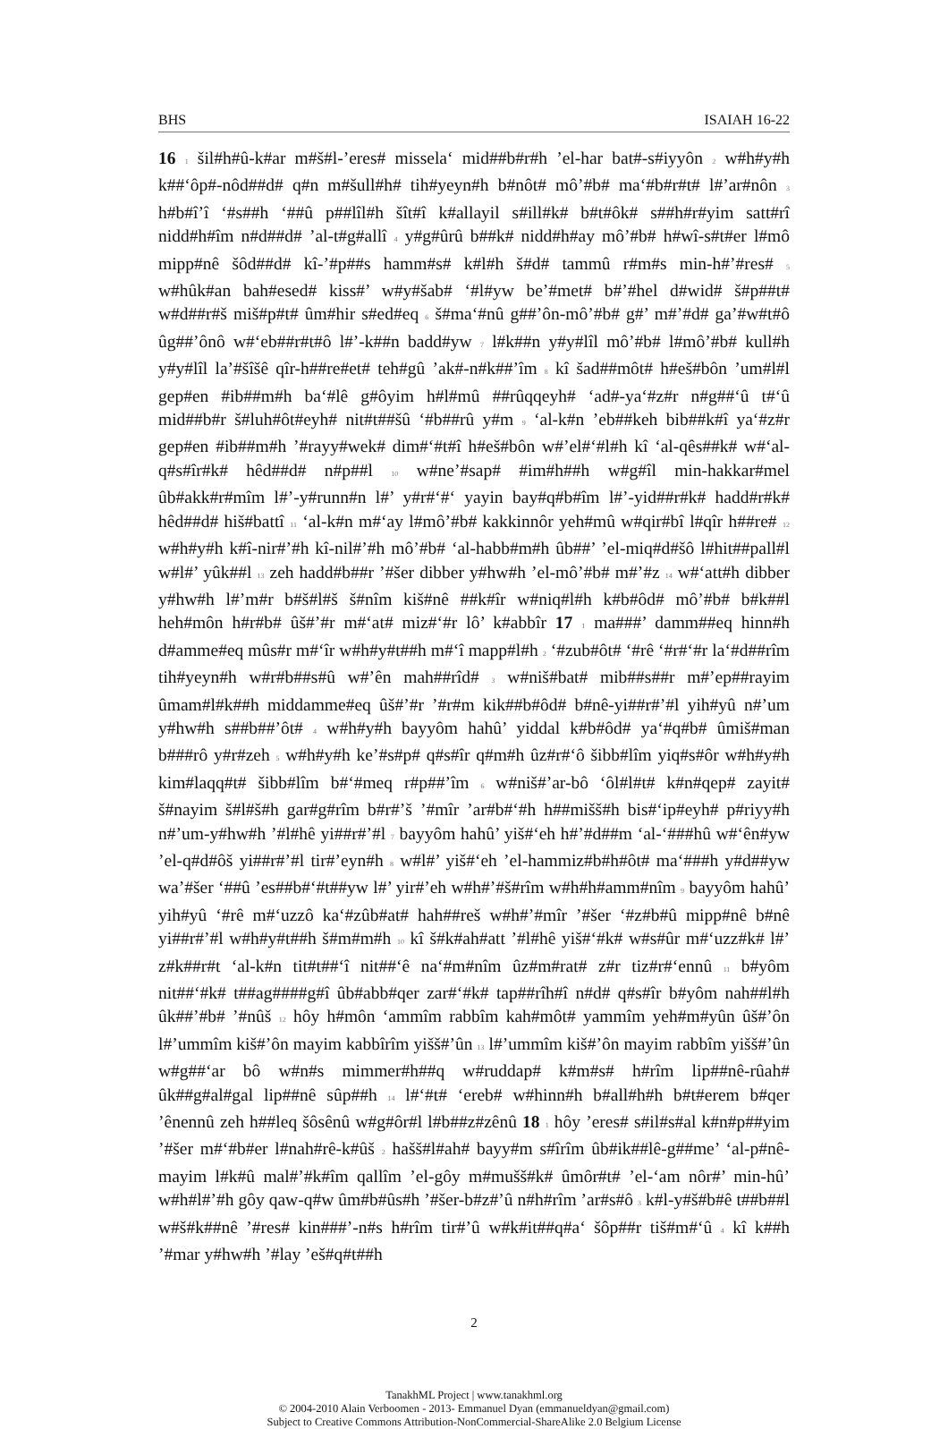BHS ISAIAH 16-22
16 <sub>1</sub> šil#h#û-k#ar m#š#l-’eres# missela‘ mid##b#r#h ’el-har bat#-s#iyyôn <sub>2</sub> w#h#y#h k##‘ôp#-nôd##d# q#n m#šull#h# tih#yeyn#h b#nôt# mô’#b# ma‘#b#r#t# l#’ar#nôn <sub>3</sub> h#b#î’î ‘#s##h ‘##û p##lîl#h šît#î k#allayil s#ill#k# b#t#ôk# s##h#r#yim satt#rî nidd#h#îm n#d##d# ’al-t#g#allî <sub>4</sub> y#g#ûrû b##k# nidd#h#ay mô’#b# h#wî-s#t#er l#mô mipp#nê šôd##d# kî-’#p##s hamm#s# k#l#h š#d# tammû r#m#s min-h#’#res# <sub>5</sub> w#hûk#an bah#esed# kiss#’ w#y#šab# ‘#l#yw be’#met# b#’#hel d#wid# š#p##t# w#d##r#š miš#p#t# ûm#hir s#ed#eq <sub>6</sub> š#ma‘#nû g##’ôn-mô’#b# g#’ m#’#d# ga’#w#t#ô ûg##’ônô w#‘eb##r#t#ô l#’-k##n badd#yw <sub>7</sub> l#k##n y#y#lîl mô’#b# l#mô’#b# kull#h y#y#lîl la’#šîšê qîr-h##re#et# teh#gû ’ak#-n#k##’îm <sub>8</sub> kî šad##môt# h#eš#bôn ’um#l#l gep#en #ib##m#h ba‘#lê g#ôyim h#l#mû ##rûqqeyh# ‘ad#-ya‘#z#r n#g##‘û t#‘û mid##b#r š#luh#ôt#eyh# nit#t##šû ‘#b##rû y#m <sub>9</sub> ‘al-k#n ’eb##keh bib##k#î ya‘#z#r gep#en #ib##m#h ’#rayy#wek# dim#‘#t#î h#eš#bôn w#’el#‘#l#h kî ‘al-qês##k# w#‘al-q#s#îr#k# hêd##d# n#p##l <sub>10</sub> w#ne’#sap# #im#h##h w#g#îl min-hakkar#mel ûb#akk#r#mîm l#’-y#runn#n l#’ y#r#‘#‘ yayin bay#q#b#îm l#’-yid##r#k# hadd#r#k# hêd##d# hiš#battî <sub>11</sub> ‘al-k#n m#‘ay l#mô’#b# kakkinnôr yeh#mû w#qir#bî l#qîr h##re# <sub>12</sub> w#h#y#h k#î-nir#’#h kî-nil#’#h mô’#b# ‘al-habb#m#h ûb##’ ’el-miq#d#šô l#hit##pall#l w#l#’ yûk##l <sub>13</sub> zeh hadd#b##r ’#šer dibber y#hw#h ’el-mô’#b# m#’#z <sub>14</sub> w#‘att#h dibber y#hw#h l#’m#r b#š#l#š š#nîm kiš#nê ##k#îr w#niq#l#h k#b#ôd# mô’#b# b#k##l heh#môn h#r#b# ûš#’#r m#‘at# miz#‘#r lô’ k#abbîr 17 <sub>1</sub> ma###’ damm##eq hinn#h d#amme#eq mûs#r m#‘îr w#h#y#t##h m#‘î mapp#l#h <sub>2</sub> ‘#zub#ôt# ‘#rê ‘#r#‘#r la‘#d##rîm tih#yeyn#h w#r#b##s#û w#’ên mah##rîd# <sub>3</sub> w#niš#bat# mib##s##r m#’ep##rayim ûmam#l#k##h middamme#eq ûš#’#r ’#r#m kik##b#ôd# b#nê-yi##r#’#l yih#yû n#’um y#hw#h s##b##’ôt# <sub>4</sub> w#h#y#h bayyôm hahû’ yiddal k#b#ôd# ya‘#q#b# ûmiš#man b###rô y#r#zeh <sub>5</sub> w#h#y#h ke’#s#p# q#s#îr q#m#h ûz#r#‘ô šibb#lîm yiq#s#ôr w#h#y#h kim#laqq#t# šibb#lîm b#‘#meq r#p##’îm <sub>6</sub> w#niš#’ar-bô ‘ôl#l#t# k#n#qep# zayit# š#nayim š#l#š#h gar#g#rîm b#r#’š ’#mîr ’ar#b#‘#h h##mišš#h bis#‘ip#eyh# p#riyy#h n#’um-y#hw#h ’#l#hê yi##r#’#l <sub>7</sub> bayyôm hahû’ yiš#‘eh h#’#d##m ‘al-‘###hû w#‘ên#yw ’el-q#d#ôš yi##r#’#l tir#’eyn#h <sub>8</sub> w#l#’ yiš#‘eh ’el-hammiz#b#h#ôt# ma‘###h y#d##yw wa’#šer ‘##û ’es##b#‘#t##yw l#’ yir#’eh w#h#’#š#rîm w#h#h#amm#nîm <sub>9</sub> bayyôm hahû’ yih#yû ‘#rê m#‘uzzô ka‘#zûb#at# hah##reš w#h#’#mîr ’#šer ‘#z#b#û mipp#nê b#nê yi##r#’#l w#h#y#t##h š#m#m#h <sub>10</sub> kî š#k#ah#att ’#l#hê yiš#‘#k# w#s#ûr m#‘uzz#k# l#’ z#k##r#t ‘al-k#n tit#t##‘î nit##‘ê na‘#m#nîm ûz#m#rat# z#r tiz#r#‘ennû <sub>11</sub> b#yôm nit##‘#k# t##ag####g#î ûb#abb#qer zar#‘#k# tap##rîh#î n#d# q#s#îr b#yôm nah##l#h ûk##’#b# ’#nûš <sub>12</sub> hôy h#môn ‘ammîm rabbîm kah#môt# yammîm yeh#m#yûn ûš#’ôn l#’ummîm kiš#’ôn mayim kabbîrîm yišš#’ûn <sub>13</sub> l#’ummîm kiš#’ôn mayim rabbîm yišš#’ûn w#g##‘ar bô w#n#s mimmer#h##q w#ruddap# k#m#s# h#rîm lip##nê-rûah# ûk##g#al#gal lip##nê sûp##h <sub>14</sub> l#‘#t# ‘ereb# w#hinn#h b#all#h#h b#t#erem b#qer ’ênennû zeh h##leq šôsênû w#g#ôr#l l#b##z#zênû 18 <sub>1</sub> hôy ’eres# s#il#s#al k#n#p##yim ’#šer m#‘#b#er l#nah#rê-k#ûš <sub>2</sub> hašš#l#ah# bayy#m s#îrîm ûb#ik##lê-g##me’ ‘al-p#nê-mayim l#k#û mal#’#k#îm qallîm ’el-gôy m#mušš#k# ûmôr#t# ’el-‘am nôr#’ min-hû’ w#h#l#’#h gôy qaw-q#w ûm#b#ûs#h ’#šer-b#z#’û n#h#rîm ’ar#s#ô <sub>3</sub> k#l-y#š#b#ê t##b##l w#š#k##nê ’#res# kin###’-n#s h#rîm tir#’û w#k#it##q#a‘ šôp##r tiš#m#‘û <sub>4</sub> kî k##h ’#mar y#hw#h ’#lay ’eš#q#t##h
2
TanakhML Project | www.tanakhml.org
© 2004-2010 Alain Verboomen - 2013- Emmanuel Dyan (emmanueldyan@gmail.com)
Subject to Creative Commons Attribution-NonCommercial-ShareAlike 2.0 Belgium License